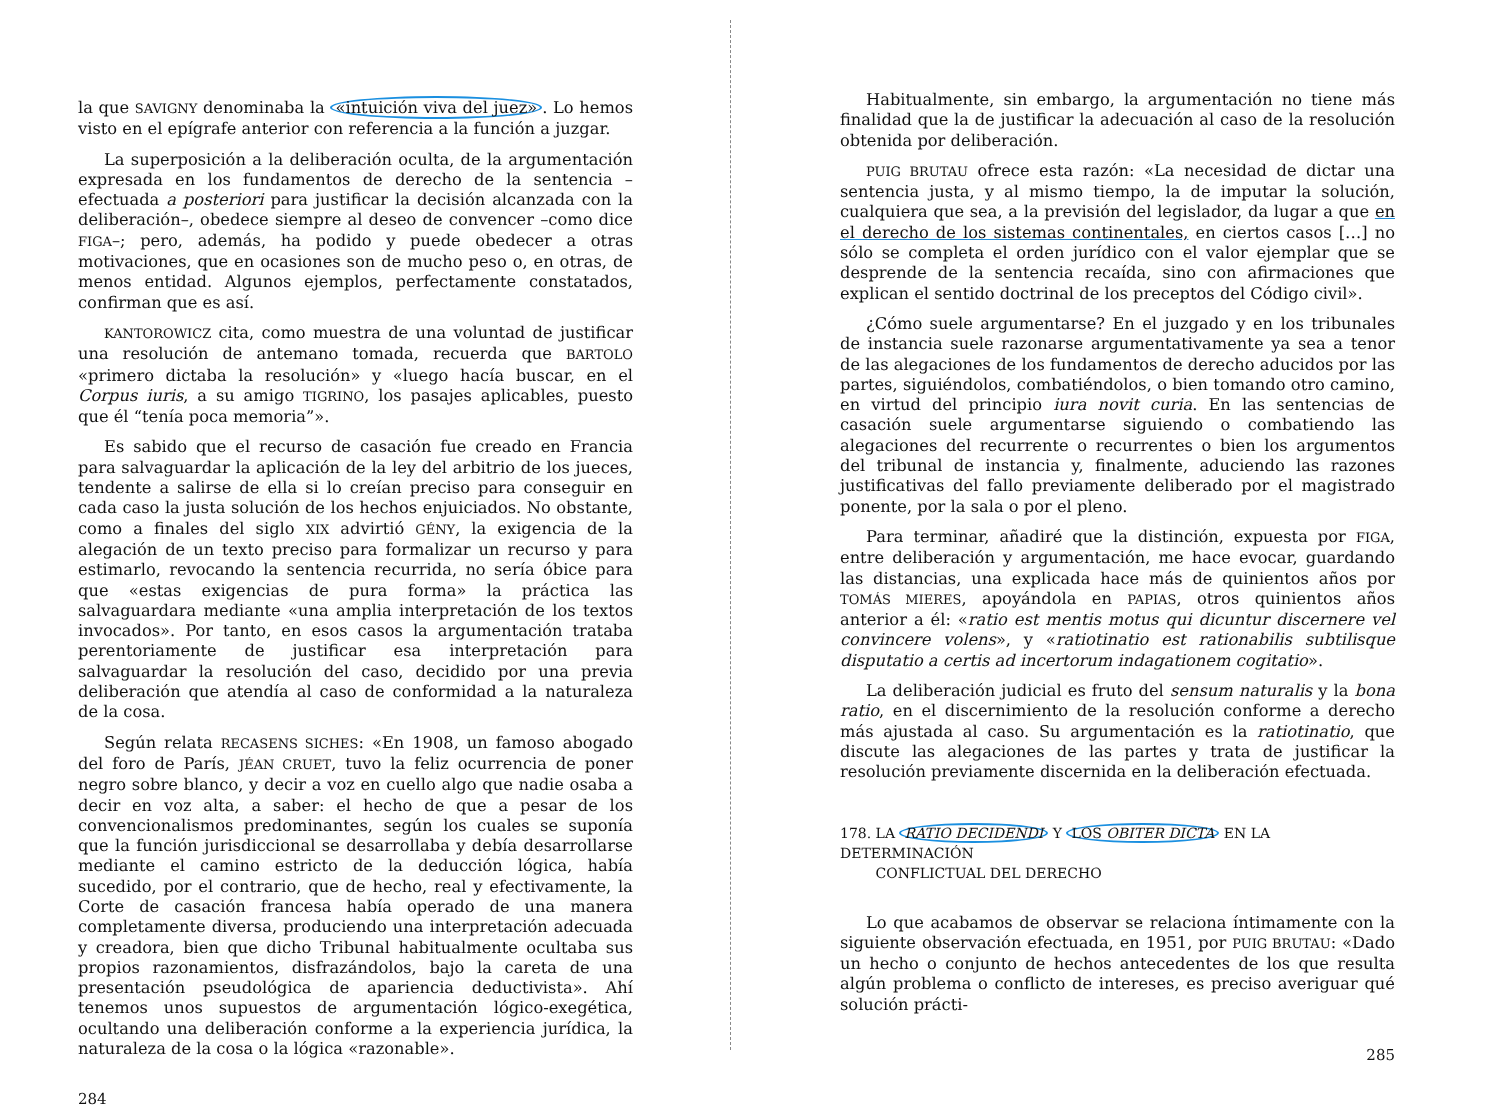la que SAVIGNY denominaba la «intuición viva del juez». Lo hemos visto en el epígrafe anterior con referencia a la función a juzgar.
La superposición a la deliberación oculta, de la argumentación expresada en los fundamentos de derecho de la sentencia –efectuada a posteriori para justificar la decisión alcanzada con la deliberación–, obedece siempre al deseo de convencer –como dice FIGA–; pero, además, ha podido y puede obedecer a otras motivaciones, que en ocasiones son de mucho peso o, en otras, de menos entidad. Algunos ejemplos, perfectamente constatados, confirman que es así.
KANTOROWICZ cita, como muestra de una voluntad de justificar una resolución de antemano tomada, recuerda que BARTOLO «primero dictaba la resolución» y «luego hacía buscar, en el Corpus iuris, a su amigo TIGRINO, los pasajes aplicables, puesto que él “tenía poca memoria”».
Es sabido que el recurso de casación fue creado en Francia para salvaguardar la aplicación de la ley del arbitrio de los jueces, tendente a salirse de ella si lo creían preciso para conseguir en cada caso la justa solución de los hechos enjuiciados. No obstante, como a finales del siglo XIX advirtió GÉNY, la exigencia de la alegación de un texto preciso para formalizar un recurso y para estimarlo, revocando la sentencia recurrida, no sería óbice para que «estas exigencias de pura forma» la práctica las salvaguardara mediante «una amplia interpretación de los textos invocados». Por tanto, en esos casos la argumentación trataba perentoriamente de justificar esa interpretación para salvaguardar la resolución del caso, decidido por una previa deliberación que atendía al caso de conformidad a la naturaleza de la cosa.
Según relata RECASENS SICHES: «En 1908, un famoso abogado del foro de París, JÉAN CRUET, tuvo la feliz ocurrencia de poner negro sobre blanco, y decir a voz en cuello algo que nadie osaba a decir en voz alta, a saber: el hecho de que a pesar de los convencionalismos predominantes, según los cuales se suponía que la función jurisdiccional se desarrollaba y debía desarrollarse mediante el camino estricto de la deducción lógica, había sucedido, por el contrario, que de hecho, real y efectivamente, la Corte de casación francesa había operado de una manera completamente diversa, produciendo una interpretación adecuada y creadora, bien que dicho Tribunal habitualmente ocultaba sus propios razonamientos, disfrazándolos, bajo la careta de una presentación pseudológica de apariencia deductivista». Ahí tenemos unos supuestos de argumentación lógico-exegética, ocultando una deliberación conforme a la experiencia jurídica, la naturaleza de la cosa o la lógica «razonable».
284
Habitualmente, sin embargo, la argumentación no tiene más finalidad que la de justificar la adecuación al caso de la resolución obtenida por deliberación.
PUIG BRUTAU ofrece esta razón: «La necesidad de dictar una sentencia justa, y al mismo tiempo, la de imputar la solución, cualquiera que sea, a la previsión del legislador, da lugar a que en el derecho de los sistemas continentales, en ciertos casos […] no sólo se completa el orden jurídico con el valor ejemplar que se desprende de la sentencia recaída, sino con afirmaciones que explican el sentido doctrinal de los preceptos del Código civil».
¿Cómo suele argumentarse? En el juzgado y en los tribunales de instancia suele razonarse argumentativamente ya sea a tenor de las alegaciones de los fundamentos de derecho aducidos por las partes, siguiéndolos, combatiéndolos, o bien tomando otro camino, en virtud del principio iura novit curia. En las sentencias de casación suele argumentarse siguiendo o combatiendo las alegaciones del recurrente o recurrentes o bien los argumentos del tribunal de instancia y, finalmente, aduciendo las razones justificativas del fallo previamente deliberado por el magistrado ponente, por la sala o por el pleno.
Para terminar, añadiré que la distinción, expuesta por FIGA, entre deliberación y argumentación, me hace evocar, guardando las distancias, una explicada hace más de quinientos años por TOMÁS MIERES, apoyándola en PAPIAS, otros quinientos años anterior a él: «ratio est mentis motus qui dicuntur discernere vel convincere volens», y «ratiotinatio est rationabilis subtilisque disputatio a certis ad incertorum indagationem cogitatio».
La deliberación judicial es fruto del sensum naturalis y la bona ratio, en el discernimiento de la resolución conforme a derecho más ajustada al caso. Su argumentación es la ratiotinatio, que discute las alegaciones de las partes y trata de justificar la resolución previamente discernida en la deliberación efectuada.
178. LA RATIO DECIDENDI Y LOS OBITER DICTA EN LA DETERMINACIÓN
CONFLICTUAL DEL DERECHO
Lo que acabamos de observar se relaciona íntimamente con la siguiente observación efectuada, en 1951, por PUIG BRUTAU: «Dado un hecho o conjunto de hechos antecedentes de los que resulta algún problema o conflicto de intereses, es preciso averiguar qué solución prácti-
285